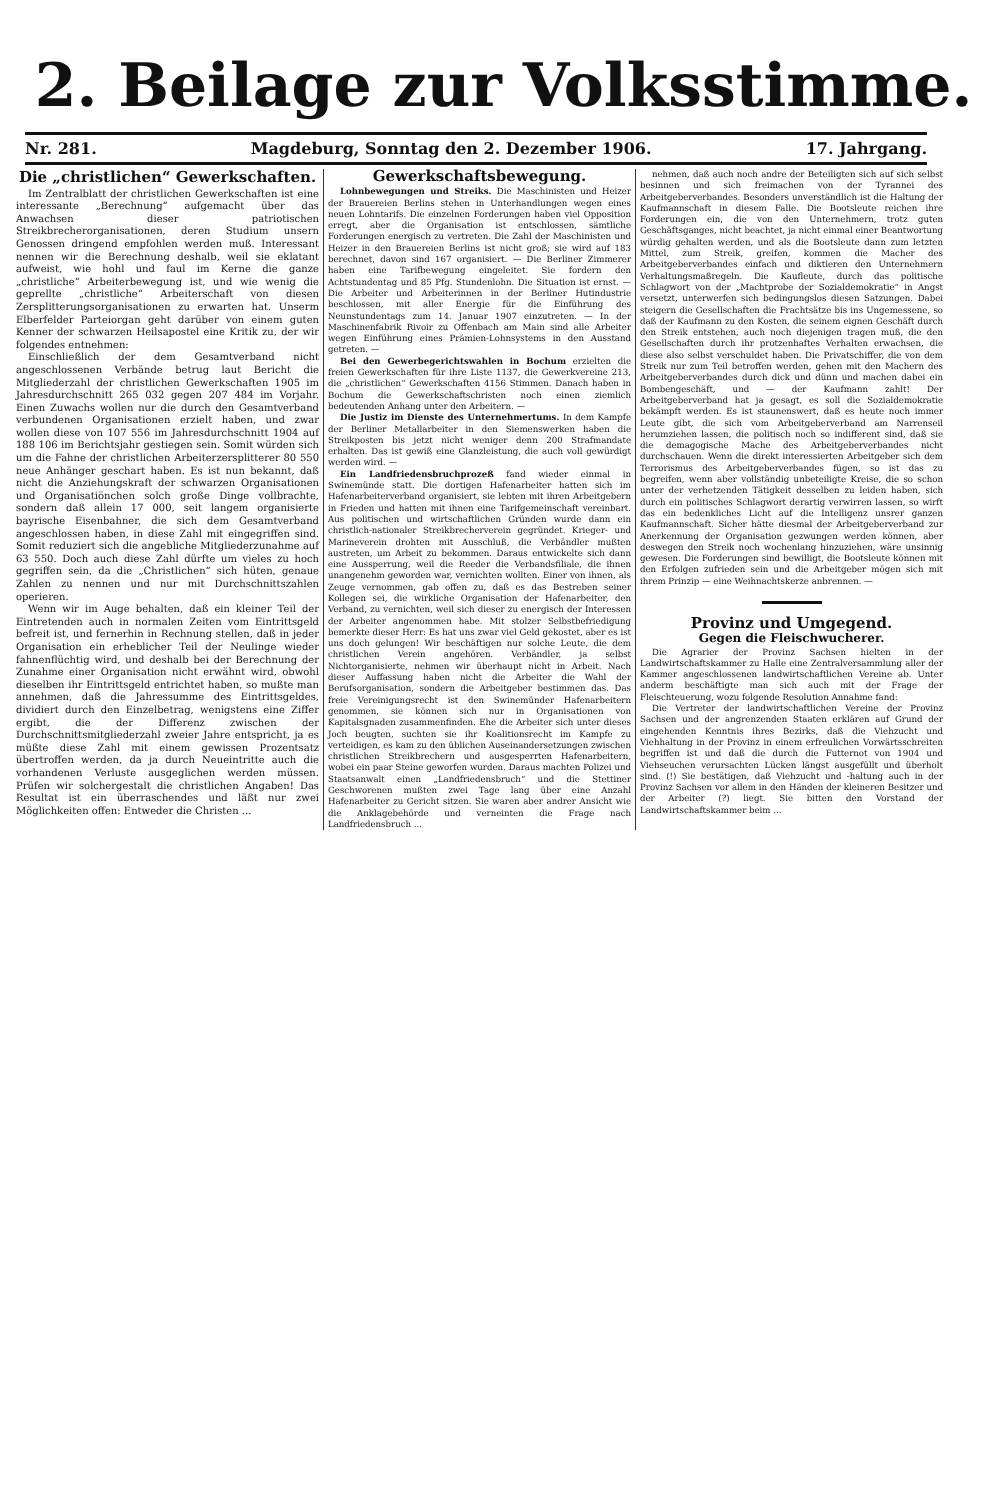2. Beilage zur Volksstimme.
Nr. 281. Magdeburg, Sonntag den 2. Dezember 1906. 17. Jahrgang.
Die „christlichen“ Gewerkschaften.
Im Zentralblatt der christlichen Gewerkschaften ist eine interessante „Berechnung“ aufgemacht über das Anwachsen dieser patriotischen Streikbrecherorganisationen, deren Studium unsern Genossen dringend empfohlen werden muß. Interessant nennen wir die Berechnung deshalb, weil sie eklatant aufweist, wie hohl und faul im Kerne die ganze „christliche“ Arbeiterbewegung ist, und wie wenig die geprellte „christliche“ Arbeiterschaft von diesen Zersplitterungsorganisationen zu erwarten hat. Unserm Elberfelder Parteiorgan geht darüber von einem guten Kenner der schwarzen Heilsapostel eine Kritik zu, der wir folgendes entnehmen:
Einschließlich der dem Gesamtverband nicht angeschlossenen Verbände betrug laut Bericht die Mitgliederzahl der christlichen Gewerkschaften 1905 im Jahresdurchschnitt 265 032 gegen 207 484 im Vorjahr. Einen Zuwachs wollen nur die durch den Gesamtverband verbundenen Organisationen erzielt haben, und zwar wollen diese von 107 556 im Jahresdurchschnitt 1904 auf 188 106 im Berichtsjahr gestiegen sein. Somit würden sich um die Fahne der christlichen Arbeiterzersplitterer 80 550 neue Anhänger geschart haben. Es ist nun bekannt, daß nicht die Anziehungskraft der schwarzen Organisationen und Organisatiönchen solch große Dinge vollbrachte, sondern daß allein 17 000, seit langem organisierte bayrische Eisenbahner, die sich dem Gesamtverband angeschlossen haben, in diese Zahl mit eingegriffen sind. Somit reduziert sich die angebliche Mitgliederzunahme auf 63 550. Doch auch diese Zahl dürfte um vieles zu hoch gegriffen sein, da die „Christlichen“ sich hüten, genaue Zahlen zu nennen und nur mit Durchschnittszahlen operieren.
Wenn wir im Auge behalten, daß ein kleiner Teil der Eintretenden auch in normalen Zeiten vom Eintrittsgeld befreit ist, und fernerhin in Rechnung stellen, daß in jeder Organisation ein erheblicher Teil der Neulinge wieder fahnenflüchtig wird, und deshalb bei der Berechnung der Zunahme einer Organisation nicht erwähnt wird, obwohl dieselben ihr Eintrittsgeld entrichtet haben, so mußte man annehmen, daß die Jahressumme des Eintrittsgeldes, dividiert durch den Einzelbetrag, wenigstens eine Ziffer ergibt, die der Differenz zwischen der Durchschnittsmitgliederzahl zweier Jahre entspricht, ja es müßte diese Zahl mit einem gewissen Prozentsatz übertroffen werden, da ja durch Neueintritte auch die vorhandenen Verluste ausgeglichen werden müssen. Prüfen wir solchergestalt die christlichen Angaben! Das Resultat ist ein überraschendes und läßt nur zwei Möglichkeiten offen: Entweder die Christen ...
Gewerkschaftsbewegung.
Lohnbewegungen und Streiks. Die Maschinisten und Heizer der Brauereien Berlins stehen in Unterhandlungen wegen eines neuen Lohntarifs. Die einzelnen Forderungen haben viel Opposition erregt, aber die Organisation ist entschlossen, sämtliche Forderungen energisch zu vertreten. Die Zahl der Maschinisten und Heizer in den Brauereien Berlins ist nicht groß; sie wird auf 183 berechnet, davon sind 167 organisiert. — Die Berliner Zimmerer haben eine Tarifbewegung eingeleitet. Sie fordern den Achtstundentag und 85 Pfg. Stundenlohn. Die Situation ist ernst. — Die Arbeiter und Arbeiterinnen in der Berliner Hutindustrie beschlossen, mit aller Energie für die Einführung des Neunstundentags zum 14. Januar 1907 einzutreten. — In der Maschinenfabrik Rivoir zu Offenbach am Main sind alle Arbeiter wegen Einführung eines Prämien-Lohnsystems in den Ausstand getreten. —
Bei den Gewerbegerichtswahlen in Bochum erzielten die freien Gewerkschaften für ihre Liste 1137, die Gewerkvereine 213, die „christlichen“ Gewerkschaften 4156 Stimmen. Danach haben in Bochum die Gewerkschaftschristen noch einen ziemlich bedeutenden Anhang unter den Arbeitern. —
Die Justiz im Dienste des Unternehmertums. In dem Kampfe der Berliner Metallarbeiter in den Siemenswerken haben die Streikposten bis jetzt nicht weniger denn 200 Strafmandate erhalten. Das ist gewiß eine Glanzleistung, die auch voll gewürdigt werden wird. —
Ein Landfriedensbruchprozeß fand wieder einmal in Swinemünde statt. Die dortigen Hafenarbeiter hatten sich im Hafenarbeiterverband organisiert, sie lebten mit ihren Arbeitgebern in Frieden und hatten mit ihnen eine Tarifgemeinschaft vereinbart. Aus politischen und wirtschaftlichen Gründen wurde dann ein christlich-nationaler Streikbrecherverein gegründet. Krieger- und Marineverein drohten mit Ausschluß, die Verbändler mußten austreten, um Arbeit zu bekommen. Daraus entwickelte sich dann eine Aussperrung, weil die Reeder die Verbandsfiliale, die ihnen unangenehm geworden war, vernichten wollten. Einer von ihnen, als Zeuge vernommen, gab offen zu, daß es das Bestreben seiner Kollegen sei, die wirkliche Organisation der Hafenarbeiter, den Verband, zu vernichten, weil sich dieser zu energisch der Interessen der Arbeiter angenommen habe. Mit stolzer Selbstbefriedigung bemerkte dieser Herr: Es hat uns zwar viel Geld gekostet, aber es ist uns doch gelungen! Wir beschäftigen nur solche Leute, die dem christlichen Verein angehören. Verbändler, ja selbst Nichtorganisierte, nehmen wir überhaupt nicht in Arbeit. Nach dieser Auffassung haben nicht die Arbeiter die Wahl der Berufsorganisation, sondern die Arbeitgeber bestimmen das. Das freie Vereinigungsrecht ist den Swinemünder Hafenarbeitern genommen, sie können sich nur in Organisationen von Kapitalsgnaden zusammenfinden. Ehe die Arbeiter sich unter dieses Joch beugten, suchten sie ihr Koalitionsrecht im Kampfe zu verteidigen, es kam zu den üblichen Auseinandersetzungen zwischen christlichen Streikbrechern und ausgesperrten Hafenarbeitern, wobei ein paar Steine geworfen wurden. Daraus machten Polizei und Staatsanwalt einen „Landfriedensbruch“ und die Stettiner Geschworenen mußten zwei Tage lang über eine Anzahl Hafenarbeiter zu Gericht sitzen. Sie waren aber andrer Ansicht wie die Anklagebehörde und verneinten die Frage nach Landfriedensbruch ...
nehmen, daß auch noch andre der Beteiligten sich auf sich selbst besinnen und sich freimachen von der Tyrannei des Arbeitgeberverbandes. Besonders unverständlich ist die Haltung der Kaufmannschaft in diesem Falle. Die Bootsleute reichen ihre Forderungen ein, die von den Unternehmern, trotz guten Geschäftsganges, nicht beachtet, ja nicht einmal einer Beantwortung würdig gehalten werden, und als die Bootsleute dann zum letzten Mittel, zum Streik, greifen, kommen die Macher des Arbeitgeberverbandes einfach und diktieren den Unternehmern Verhaltungsmaßregeln. Die Kaufleute, durch das politische Schlagwort von der „Machtprobe der Sozialdemokratie“ in Angst versetzt, unterwerfen sich bedingungslos diesen Satzungen. Dabei steigern die Gesellschaften die Frachtsätze bis ins Ungemessene, so daß der Kaufmann zu den Kosten, die seinem eignen Geschäft durch den Streik entstehen, auch noch diejenigen tragen muß, die den Gesellschaften durch ihr protzenhaftes Verhalten erwachsen, die diese also selbst verschuldet haben. Die Privatschiffer, die von dem Streik nur zum Teil betroffen werden, gehen mit den Machern des Arbeitgeberverbandes durch dick und dünn und machen dabei ein Bombengeschäft, und — der Kaufmann zahlt! Der Arbeitgeberverband hat ja gesagt, es soll die Sozialdemokratie bekämpft werden. Es ist staunenswert, daß es heute noch immer Leute gibt, die sich vom Arbeitgeberverband am Narrenseil herumziehen lassen, die politisch noch so indifferent sind, daß sie die demagogische Mache des Arbeitgeberverbandes nicht durchschauen. Wenn die direkt interessierten Arbeitgeber sich dem Terrorismus des Arbeitgeberverbandes fügen, so ist das zu begreifen, wenn aber vollständig unbeteiligte Kreise, die so schon unter der verhetzenden Tätigkeit desselben zu leiden haben, sich durch ein politisches Schlagwort derartig verwirren lassen, so wirft das ein bedenkliches Licht auf die Intelligenz unsrer ganzen Kaufmannschaft. Sicher hätte diesmal der Arbeitgeberverband zur Anerkennung der Organisation gezwungen werden können, aber deswegen den Streik noch wochenlang hinzuziehen, wäre unsinnig gewesen. Die Forderungen sind bewilligt, die Bootsleute können mit den Erfolgen zufrieden sein und die Arbeitgeber mögen sich mit ihrem Prinzip — eine Weihnachtskerze anbrennen. —
Provinz und Umgegend.
Gegen die Fleischwucherer.
Die Agrarier der Provinz Sachsen hielten in der Landwirtschaftskammer zu Halle eine Zentralversammlung aller der Kammer angeschlossenen landwirtschaftlichen Vereine ab. Unter anderm beschäftigte man sich auch mit der Frage der Fleischteuerung, wozu folgende Resolution Annahme fand:
Die Vertreter der landwirtschaftlichen Vereine der Provinz Sachsen und der angrenzenden Staaten erklären auf Grund der eingehenden Kenntnis ihres Bezirks, daß die Viehzucht und Viehhaltung in der Provinz in einem erfreulichen Vorwärtsschreiten begriffen ist und daß die durch die Futternot von 1904 und Viehseuchen verursachten Lücken längst ausgefüllt und überholt sind. (!) Sie bestätigen, daß Viehzucht und -haltung auch in der Provinz Sachsen vor allem in den Händen der kleineren Besitzer und der Arbeiter (?) liegt. Sie bitten den Vorstand der Landwirtschaftskammer beim ...